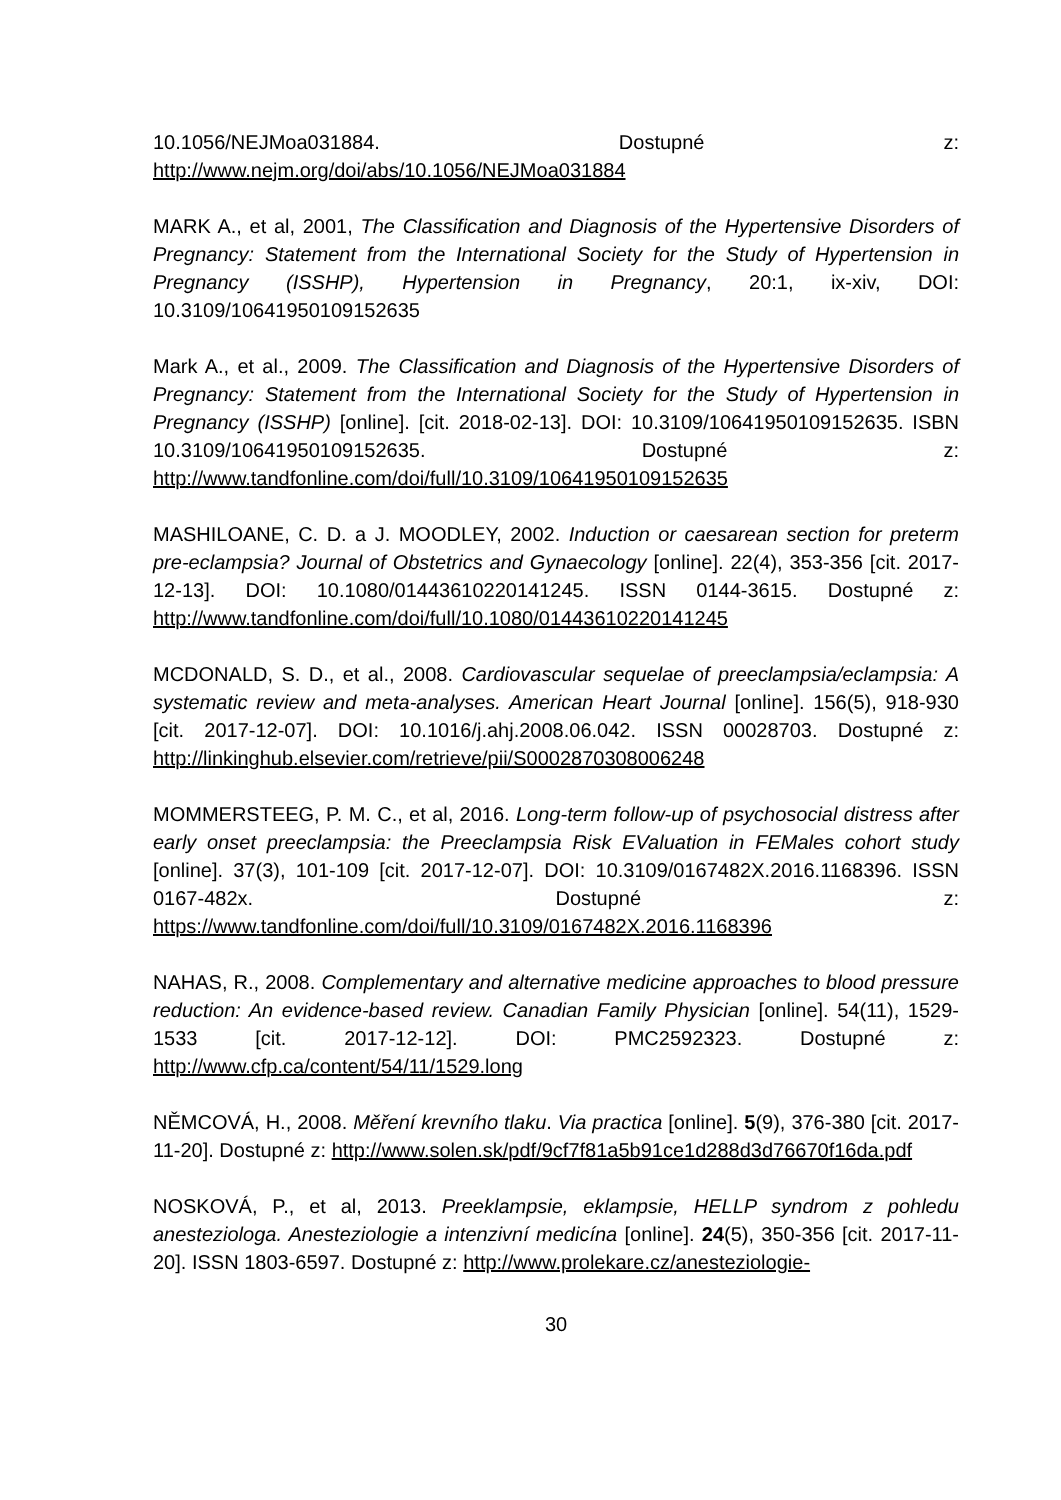10.1056/NEJMoa031884. Dostupné z: http://www.nejm.org/doi/abs/10.1056/NEJMoa031884
MARK A., et al, 2001, The Classification and Diagnosis of the Hypertensive Disorders of Pregnancy: Statement from the International Society for the Study of Hypertension in Pregnancy (ISSHP), Hypertension in Pregnancy, 20:1, ix-xiv, DOI: 10.3109/10641950109152635
Mark A., et al., 2009. The Classification and Diagnosis of the Hypertensive Disorders of Pregnancy: Statement from the International Society for the Study of Hypertension in Pregnancy (ISSHP) [online]. [cit. 2018-02-13]. DOI: 10.3109/10641950109152635. ISBN 10.3109/10641950109152635. Dostupné z: http://www.tandfonline.com/doi/full/10.3109/10641950109152635
MASHILOANE, C. D. a J. MOODLEY, 2002. Induction or caesarean section for preterm pre-eclampsia? Journal of Obstetrics and Gynaecology [online]. 22(4), 353-356 [cit. 2017-12-13]. DOI: 10.1080/01443610220141245. ISSN 0144-3615. Dostupné z: http://www.tandfonline.com/doi/full/10.1080/01443610220141245
MCDONALD, S. D., et al., 2008. Cardiovascular sequelae of preeclampsia/eclampsia: A systematic review and meta-analyses. American Heart Journal [online]. 156(5), 918-930 [cit. 2017-12-07]. DOI: 10.1016/j.ahj.2008.06.042. ISSN 00028703. Dostupné z: http://linkinghub.elsevier.com/retrieve/pii/S0002870308006248
MOMMERSTEEG, P. M. C., et al, 2016. Long-term follow-up of psychosocial distress after early onset preeclampsia: the Preeclampsia Risk EValuation in FEMales cohort study [online]. 37(3), 101-109 [cit. 2017-12-07]. DOI: 10.3109/0167482X.2016.1168396. ISSN 0167-482x. Dostupné z: https://www.tandfonline.com/doi/full/10.3109/0167482X.2016.1168396
NAHAS, R., 2008. Complementary and alternative medicine approaches to blood pressure reduction: An evidence-based review. Canadian Family Physician [online]. 54(11), 1529-1533 [cit. 2017-12-12]. DOI: PMC2592323. Dostupné z: http://www.cfp.ca/content/54/11/1529.long
NĚMCOVÁ, H., 2008. Měření krevního tlaku. Via practica [online]. 5(9), 376-380 [cit. 2017-11-20]. Dostupné z: http://www.solen.sk/pdf/9cf7f81a5b91ce1d288d3d76670f16da.pdf
NOSKOVÁ, P., et al, 2013. Preeklampsie, eklampsie, HELLP syndrom z pohledu anesteziologa. Anesteziologie a intenzivní medicína [online]. 24(5), 350-356 [cit. 2017-11-20]. ISSN 1803-6597. Dostupné z: http://www.prolekare.cz/anesteziologie-
30